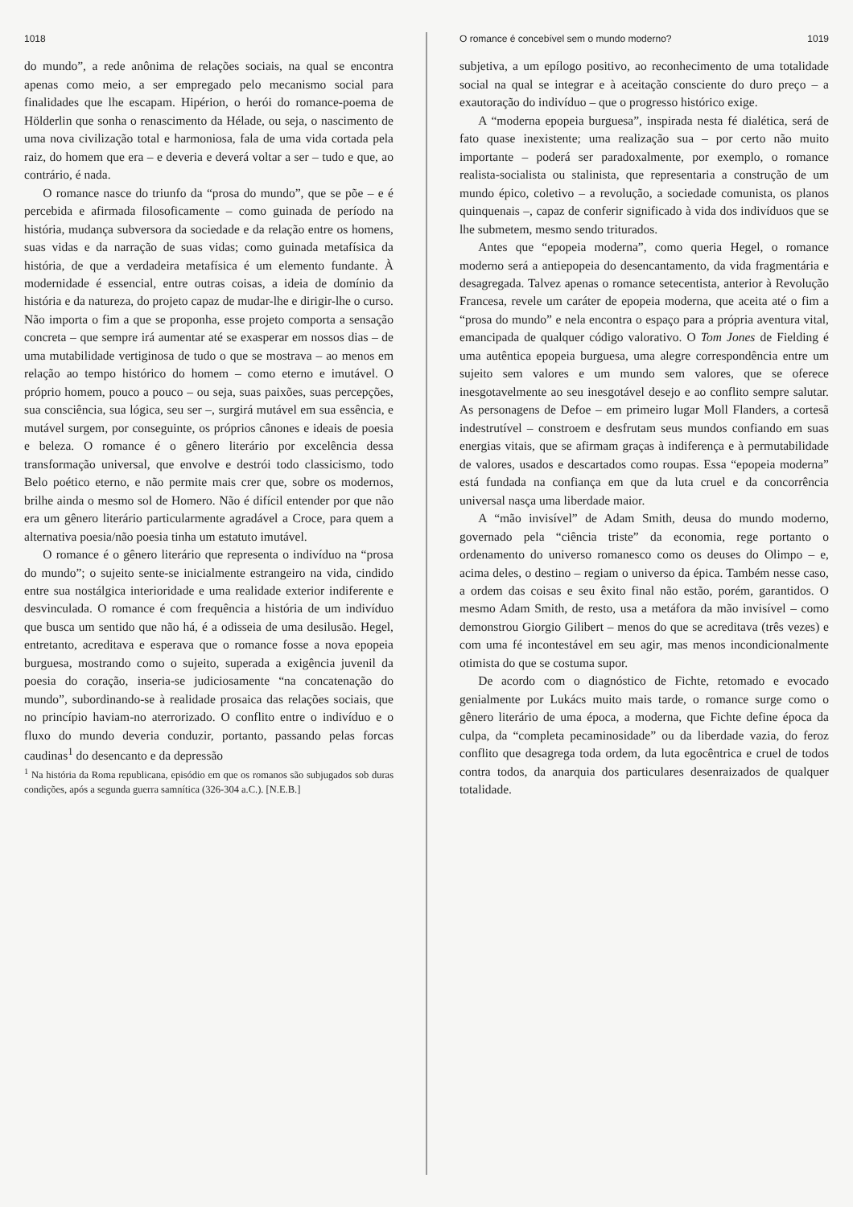1018
do mundo”, a rede anônima de relações sociais, na qual se encontra apenas como meio, a ser empregado pelo mecanismo social para finalidades que lhe escapam. Hipérion, o herói do romance-poema de Hölderlin que sonha o renascimento da Hélade, ou seja, o nascimento de uma nova civilização total e harmoniosa, fala de uma vida cortada pela raiz, do homem que era – e deveria e deverá voltar a ser – tudo e que, ao contrário, é nada.
O romance nasce do triunfo da “prosa do mundo”, que se põe – e é percebida e afirmada filosoficamente – como guinada de período na história, mudança subversora da sociedade e da relação entre os homens, suas vidas e da narração de suas vidas; como guinada metafísica da história, de que a verdadeira metafísica é um elemento fundante. À modernidade é essencial, entre outras coisas, a ideia de domínio da história e da natureza, do projeto capaz de mudar-lhe e dirigir-lhe o curso. Não importa o fim a que se proponha, esse projeto comporta a sensação concreta – que sempre irá aumentar até se exasperar em nossos dias – de uma mutabilidade vertiginosa de tudo o que se mostrava – ao menos em relação ao tempo histórico do homem – como eterno e imutável. O próprio homem, pouco a pouco – ou seja, suas paixões, suas percepções, sua consciência, sua lógica, seu ser –, surgirá mutável em sua essência, e mutável surgem, por conseguinte, os próprios cânones e ideais de poesia e beleza. O romance é o gênero literário por excelência dessa transformação universal, que envolve e destrói todo classicismo, todo Belo poético eterno, e não permite mais crer que, sobre os modernos, brilhe ainda o mesmo sol de Homero. Não é difícil entender por que não era um gênero literário particularmente agradável a Croce, para quem a alternativa poesia/não poesia tinha um estatuto imutável.
O romance é o gênero literário que representa o indivíduo na “prosa do mundo”; o sujeito sente-se inicialmente estrangeiro na vida, cindido entre sua nostálgica interioridade e uma realidade exterior indiferente e desvinculada. O romance é com frequência a história de um indivíduo que busca um sentido que não há, é a odisseia de uma desilusão. Hegel, entretanto, acreditava e esperava que o romance fosse a nova epopeia burguesa, mostrando como o sujeito, superada a exigência juvenil da poesia do coração, inseria-se judiciosamente “na concatenação do mundo”, subordinando-se à realidade prosaica das relações sociais, que no princípio haviam-no aterrorizado. O conflito entre o indivíduo e o fluxo do mundo deveria conduzir, portanto, passando pelas forcas caudinas<sup>1</sup> do desencanto e da depressão
<sup>1</sup> Na história da Roma republicana, episódio em que os romanos são subjugados sob duras condições, após a segunda guerra samnítica (326-304 a.C.). [N.E.B.]
O romance é concebível sem o mundo moderno? 1019
subjetiva, a um epílogo positivo, ao reconhecimento de uma totalidade social na qual se integrar e à aceitação consciente do duro preço – a exautoração do indivíduo – que o progresso histórico exige.
A “moderna epopeia burguesa”, inspirada nesta fé dialética, será de fato quase inexistente; uma realização sua – por certo não muito importante – poderá ser paradoxalmente, por exemplo, o romance realista-socialista ou stalinista, que representaria a construção de um mundo épico, coletivo – a revolução, a sociedade comunista, os planos quinquenais –, capaz de conferir significado à vida dos indivíduos que se lhe submetem, mesmo sendo triturados.
Antes que “epopeia moderna”, como queria Hegel, o romance moderno será a antiepopeia do desencantamento, da vida fragmentária e desagregada. Talvez apenas o romance setecentista, anterior à Revolução Francesa, revele um caráter de epopeia moderna, que aceita até o fim a “prosa do mundo” e nela encontra o espaço para a própria aventura vital, emancipada de qualquer código valorativo. O Tom Jones de Fielding é uma autêntica epopeia burguesa, uma alegre correspondência entre um sujeito sem valores e um mundo sem valores, que se oferece inesgotavelmente ao seu inesgotável desejo e ao conflito sempre salutar. As personagens de Defoe – em primeiro lugar Moll Flanders, a cortesã indestrutível – constroem e desfrutam seus mundos confiando em suas energias vitais, que se afirmam graças à indiferença e à permutabilidade de valores, usados e descartados como roupas. Essa “epopeia moderna” está fundada na confiança em que da luta cruel e da concorrência universal nasça uma liberdade maior.
A “mão invisível” de Adam Smith, deusa do mundo moderno, governado pela “ciência triste” da economia, rege portanto o ordenamento do universo romanesco como os deuses do Olimpo – e, acima deles, o destino – regiam o universo da épica. Também nesse caso, a ordem das coisas e seu êxito final não estão, porém, garantidos. O mesmo Adam Smith, de resto, usa a metáfora da mão invisível – como demonstrou Giorgio Gilibert – menos do que se acreditava (três vezes) e com uma fé incontestável em seu agir, mas menos incondicionalmente otimista do que se costuma supor.
De acordo com o diagnóstico de Fichte, retomado e evocado genialmente por Lukács muito mais tarde, o romance surge como o gênero literário de uma época, a moderna, que Fichte define época da culpa, da “completa pecaminosidade” ou da liberdade vazia, do feroz conflito que desagrega toda ordem, da luta egocêntrica e cruel de todos contra todos, da anarquia dos particulares desenraizados de qualquer totalidade.